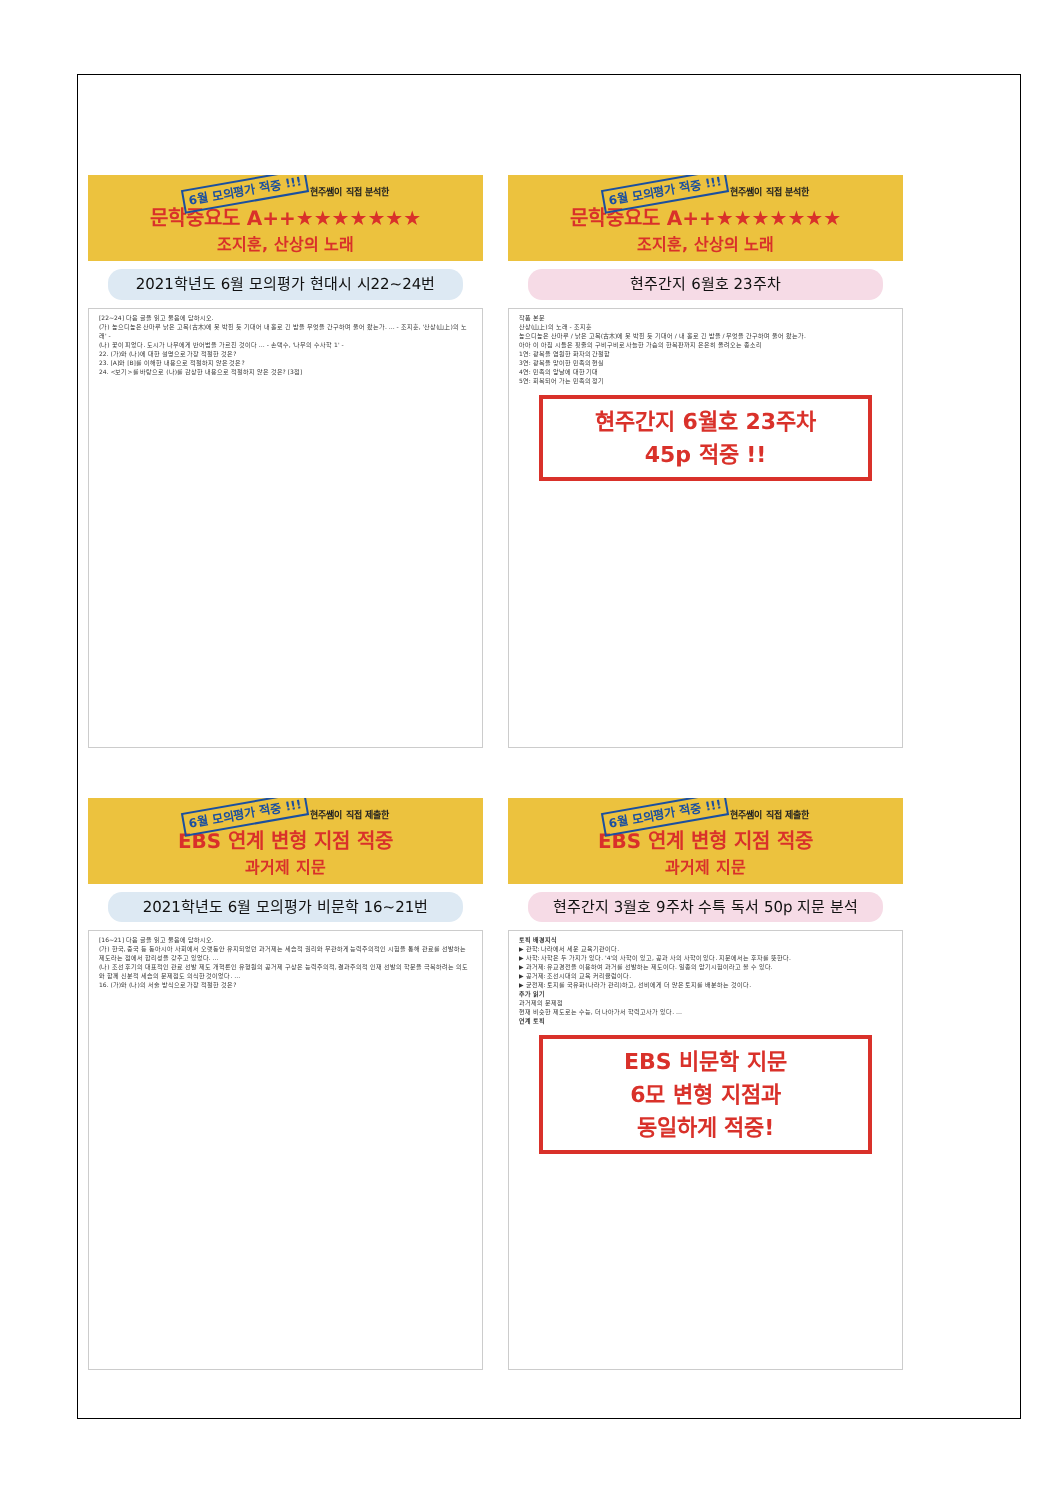6월 모의평가 적중 !!! 현주쌤이 직접 분석한
문학중요도 A++★★★★★★★
조지훈, 산상의 노래
2021학년도 6월 모의평가 현대시 시22~24번
[22~24] 다음 글을 읽고 물음에 답하시오.
(가) 높으디높은 산마루 낡은 고목(古木)에 못 박힌 듯 기대어 내 홀로 긴 밤을 무엇을 간구하며 울어 왔는가. … - 조지훈, '산상(山上)의 노래' -
(나) 꽃이 피었다. 도시가 나무에게 반어법을 가르친 것이다 … - 손택수, '나무의 수사학 1' -
22. (가)와 (나)에 대한 설명으로 가장 적절한 것은?
23. [A]와 [B]를 이해한 내용으로 적절하지 않은 것은?
24. <보기>를 바탕으로 (나)를 감상한 내용으로 적절하지 않은 것은? [3점]
6월 모의평가 적중 !!! 현주쌤이 직접 분석한
문학중요도 A++★★★★★★★
조지훈, 산상의 노래
현주간지 6월호 23주차
작품 본문
산상(山上)의 노래 - 조지훈
높으디높은 산마루 / 낡은 고목(古木)에 못 박힌 듯 기대어 / 내 홀로 긴 밤을 / 무엇을 간구하며 울어 왔는가.
아아 이 아침 시들은 핏줄의 구비구비로 사늘한 가슴의 한복판까지 은은히 올려오는 종소리
1연: 광복을 염원한 화자의 간절함
3연: 광복을 맞이한 민족의 현실
4연: 민족의 앞날에 대한 기대
5연: 회복되어 가는 민족의 정기
현주간지 6월호 23주차
45p 적중 !!
6월 모의평가 적중 !!! 현주쌤이 직접 제출한
EBS 연계 변형 지점 적중
과거제 지문
2021학년도 6월 모의평가 비문학 16~21번
[16~21] 다음 글을 읽고 물음에 답하시오.
(가) 한국, 중국 등 동아시아 사회에서 오랫동안 유지되었던 과거제는 세습적 권리와 무관하게 능력주의적인 시험을 통해 관료를 선발하는 제도라는 점에서 합리성을 갖추고 있었다. …
(나) 조선 후기의 대표적인 관료 선발 제도 개혁론인 유형원의 공거제 구상은 능력주의적, 결과주의적 인재 선발의 학문을 극복하려는 의도와 함께 신분적 세습의 문제점도 의식한 것이었다. …
16. (가)와 (나)의 서술 방식으로 가장 적절한 것은?
6월 모의평가 적중 !!! 현주쌤이 직접 제출한
EBS 연계 변형 지점 적중
과거제 지문
현주간지 3월호 9주차 수특 독서 50p 지문 분석
토픽 배경지식
▶ 관학: 나라에서 세운 교육기관이다.
▶ 사학: 사학은 두 가지가 있다. '4'의 사학이 있고, 공과 사의 사학이 있다. 지문에서는 후자를 뜻한다.
▶ 과거제: 유교경전을 이용하여 과거를 선발하는 제도이다. 일종의 암기시험이라고 볼 수 있다.
▶ 공거제: 조선시대의 교육 커리큘럼이다.
▶ 균전제: 토지를 국유화(나라가 관리)하고, 선비에게 더 많은 토지를 배분하는 것이다.
추가 읽기
과거제의 문제점
현재 비슷한 제도로는 수능, 더 나아가서 학력고사가 있다. …
연계 토픽
EBS 비문학 지문
6모 변형 지점과
동일하게 적중!